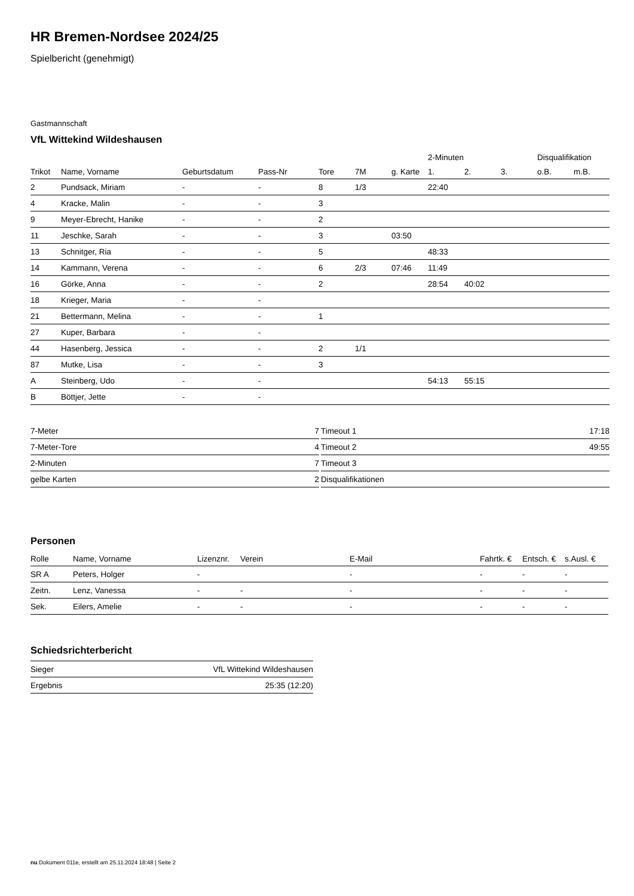HR Bremen-Nordsee 2024/25
Spielbericht (genehmigt)
Gastmannschaft
VfL Wittekind Wildeshausen
| | | | | | | | 2-Minuten | | | Disqualifikation | |
| --- | --- | --- | --- | --- | --- | --- | --- | --- | --- | --- | --- |
| Trikot | Name, Vorname | Geburtsdatum | Pass-Nr | Tore | 7M | g. Karte | 1. | 2. | 3. | o.B. | m.B. |
| 2 | Pundsack, Miriam | - | - | 8 | 1/3 | | 22:40 | | | | |
| 4 | Kracke, Malin | - | - | 3 | | | | | | | |
| 9 | Meyer-Ebrecht, Hanike | - | - | 2 | | | | | | | |
| 11 | Jeschke, Sarah | - | - | 3 | | 03:50 | | | | | |
| 13 | Schnitger, Ria | - | - | 5 | | | 48:33 | | | | |
| 14 | Kammann, Verena | - | - | 6 | 2/3 | 07:46 | 11:49 | | | | |
| 16 | Görke, Anna | - | - | 2 | | | 28:54 | 40:02 | | | |
| 18 | Krieger, Maria | - | - | | | | | | | | |
| 21 | Bettermann, Melina | - | - | 1 | | | | | | | |
| 27 | Kuper, Barbara | - | - | | | | | | | | |
| 44 | Hasenberg, Jessica | - | - | 2 | 1/1 | | | | | | |
| 87 | Mutke, Lisa | - | - | 3 | | | | | | | |
| A | Steinberg, Udo | - | - | | | | 54:13 | 55:15 | | | |
| B | Böttjer, Jette | - | - | | | | | | | | |
| 7-Meter | 7 |
| 7-Meter-Tore | 4 |
| 2-Minuten | 7 |
| gelbe Karten | 2 |
| Timeout 1 | 17:18 |
| Timeout 2 | 49:55 |
| Timeout 3 | |
| Disqualifikationen | |
Personen
| Rolle | Name, Vorname | Lizenznr. | Verein | E-Mail | Fahrtk. € | Entsch. € | s.Ausl. € |
| --- | --- | --- | --- | --- | --- | --- | --- |
| SR A | Peters, Holger | - | | - | - | - | - |
| Zeitn. | Lenz, Vanessa | - | - | - | - | - | - |
| Sek. | Eilers, Amelie | - | - | - | - | - | - |
Schiedsrichterbericht
| Sieger | VfL Wittekind Wildeshausen |
| Ergebnis | 25:35 (12:20) |
nu.Dokument 011e, erstellt am 25.11.2024 18:48 | Seite 2